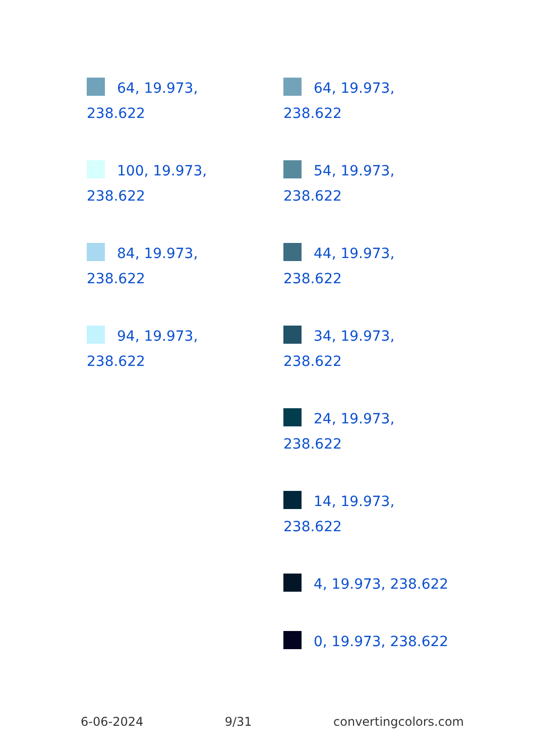64, 19.973, 238.622
100, 19.973, 238.622
84, 19.973, 238.622
94, 19.973, 238.622
64, 19.973, 238.622
54, 19.973, 238.622
44, 19.973, 238.622
34, 19.973, 238.622
24, 19.973, 238.622
14, 19.973, 238.622
4, 19.973, 238.622
0, 19.973, 238.622
6-06-2024 9/31 convertingcolors.com